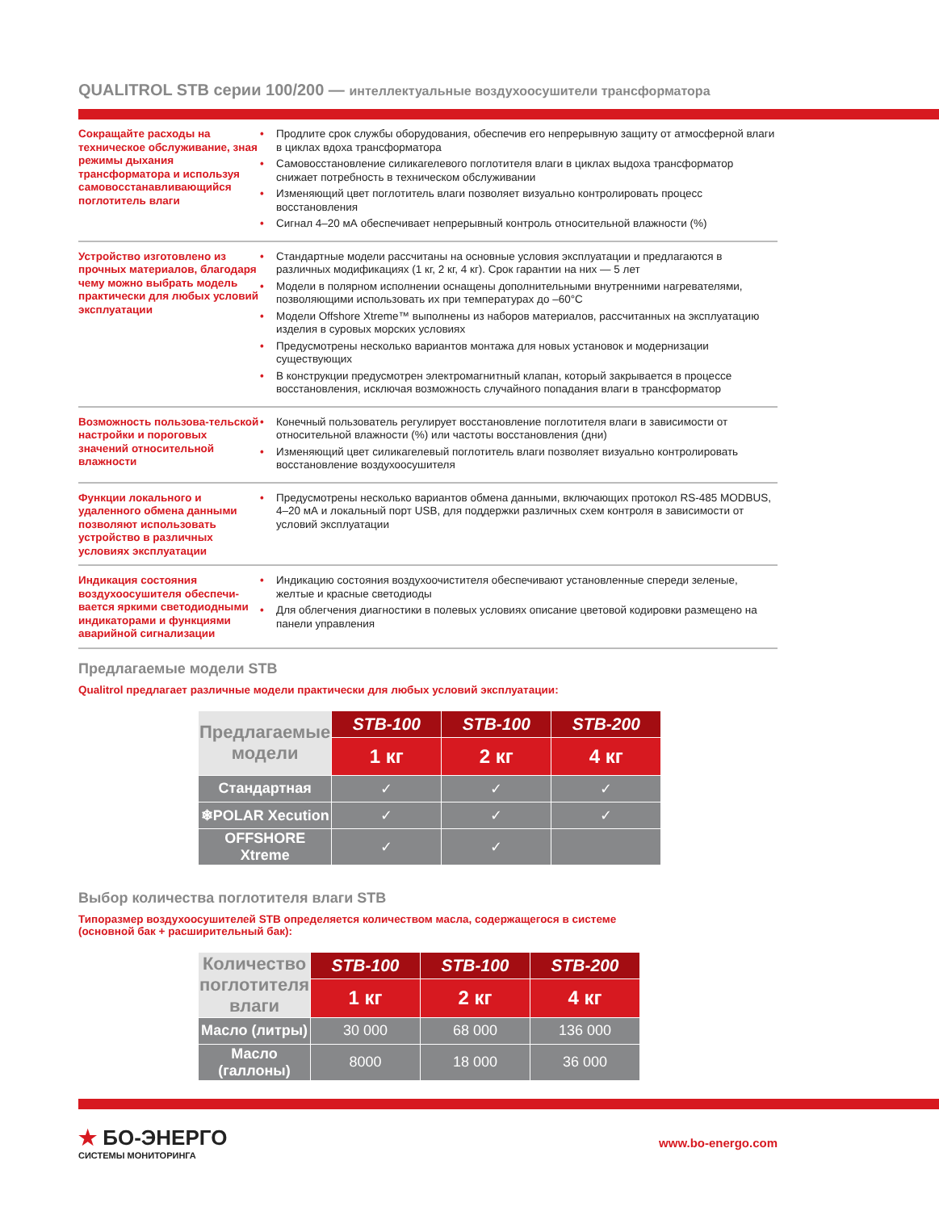QUALITROL STB серии 100/200 — интеллектуальные воздухоосушители трансформатора
Сокращайте расходы на техническое обслуживание, зная режимы дыхания трансформатора и используя самовосстанавливающийся поглотитель влаги
• Продлите срок службы оборудования, обеспечив его непрерывную защиту от атмосферной влаги в циклах вдоха трансформатора
• Самовосстановление силикагелевого поглотителя влаги в циклах выдоха трансформатор снижает потребность в техническом обслуживании
• Изменяющий цвет поглотитель влаги позволяет визуально контролировать процесс восстановления
• Сигнал 4–20 мА обеспечивает непрерывный контроль относительной влажности (%)
Устройство изготовлено из прочных материалов, благодаря чему можно выбрать модель практически для любых условий эксплуатации
• Стандартные модели рассчитаны на основные условия эксплуатации и предлагаются в различных модификациях (1 кг, 2 кг, 4 кг). Срок гарантии на них — 5 лет
• Модели в полярном исполнении оснащены дополнительными внутренними нагревателями, позволяющими использовать их при температурах до –60°C
• Модели Offshore Xtreme™ выполнены из наборов материалов, рассчитанных на эксплуатацию изделия в суровых морских условиях
• Предусмотрены несколько вариантов монтажа для новых установок и модернизации существующих
• В конструкции предусмотрен электромагнитный клапан, который закрывается в процессе восстановления, исключая возможность случайного попадания влаги в трансформатор
Возможность пользова-тельской настройки и пороговых значений относительной влажности
• Конечный пользователь регулирует восстановление поглотителя влаги в зависимости от относительной влажности (%) или частоты восстановления (дни)
• Изменяющий цвет силикагелевый поглотитель влаги позволяет визуально контролировать восстановление воздухоосушителя
Функции локального и удаленного обмена данными позволяют использовать устройство в различных условиях эксплуатации
• Предусмотрены несколько вариантов обмена данными, включающих протокол RS-485 MODBUS, 4–20 мА и локальный порт USB, для поддержки различных схем контроля в зависимости от условий эксплуатации
Индикация состояния воздухоосушителя обеспечи-вается яркими светодиодными индикаторами и функциями аварийной сигнализации
• Индикацию состояния воздухоочистителя обеспечивают установленные спереди зеленые, желтые и красные светодиоды
• Для облегчения диагностики в полевых условиях описание цветовой кодировки размещено на панели управления
Предлагаемые модели STB
Qualitrol предлагает различные модели практически для любых условий эксплуатации:
| Предлагаемые модели | STB-100 | STB-100 | STB-200 |
| --- | --- | --- | --- |
| | 1 кг | 2 кг | 4 кг |
| Стандартная | ✓ | ✓ | ✓ |
| ❄POLAR Xecution | ✓ | ✓ | ✓ |
| OFFSHORE Xtreme | ✓ | ✓ | |
Выбор количества поглотителя влаги STB
Типоразмер воздухоосушителей STB определяется количеством масла, содержащегося в системе
(основной бак + расширительный бак):
| Количество поглотителя влаги | STB-100 | STB-100 | STB-200 |
| --- | --- | --- | --- |
| | 1 кг | 2 кг | 4 кг |
| Масло (литры) | 30 000 | 68 000 | 136 000 |
| Масло (галлоны) | 8000 | 18 000 | 36 000 |
★ БО-ЭНЕРГО
СИСТЕМЫ МОНИТОРИНГА
www.bo-energo.com